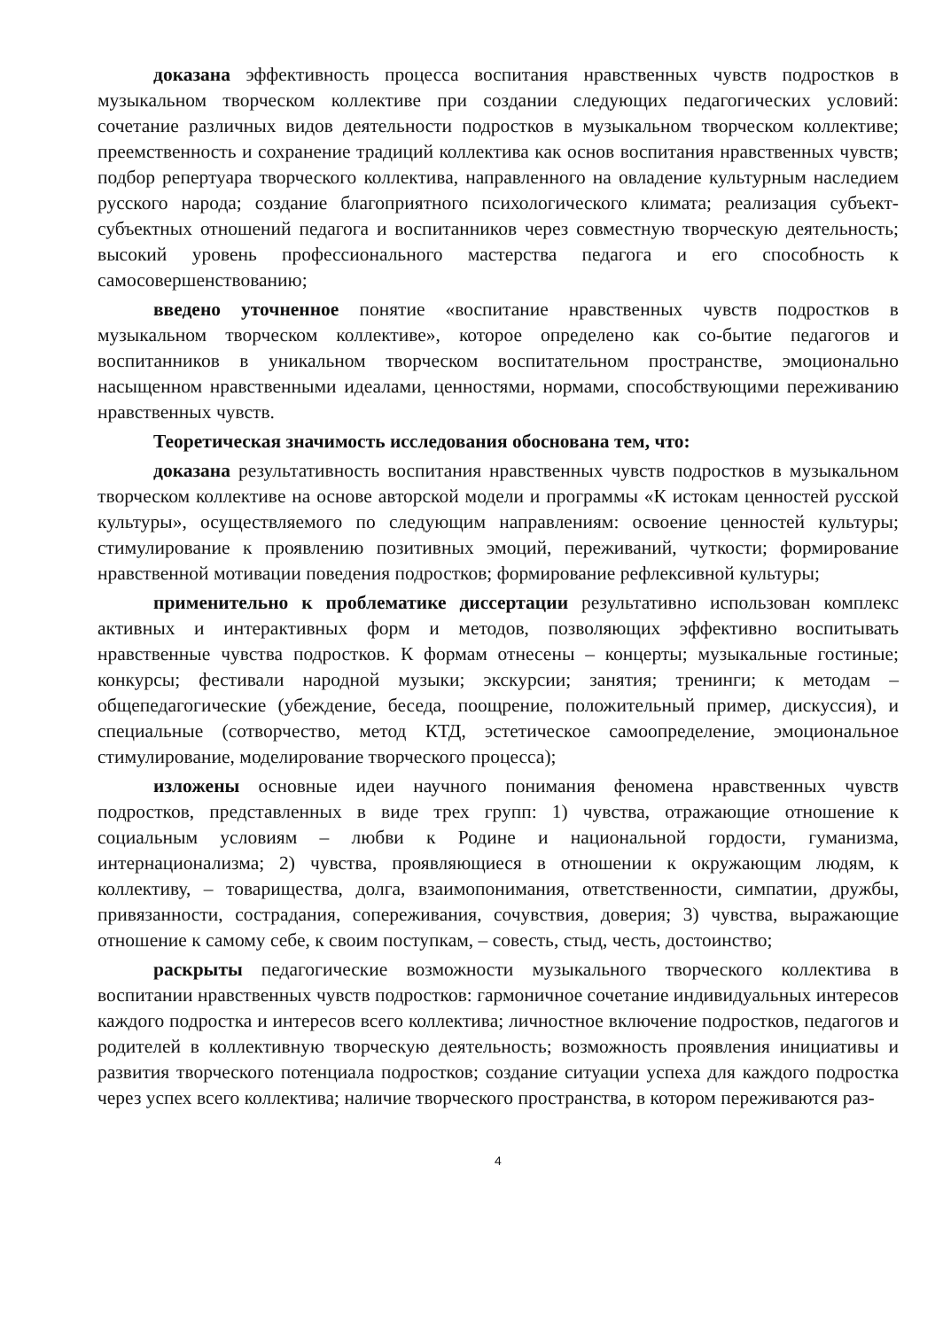доказана эффективность процесса воспитания нравственных чувств подростков в музыкальном творческом коллективе при создании следующих педагогических условий: сочетание различных видов деятельности подростков в музыкальном творческом коллективе; преемственность и сохранение традиций коллектива как основ воспитания нравственных чувств; подбор репертуара творческого коллектива, направленного на овладение культурным наследием русского народа; создание благоприятного психологического климата; реализация субъект-субъектных отношений педагога и воспитанников через совместную творческую деятельность; высокий уровень профессионального мастерства педагога и его способность к самосовершенствованию;
введено уточненное понятие «воспитание нравственных чувств подростков в музыкальном творческом коллективе», которое определено как со-бытие педагогов и воспитанников в уникальном творческом воспитательном пространстве, эмоционально насыщенном нравственными идеалами, ценностями, нормами, способствующими переживанию нравственных чувств.
Теоретическая значимость исследования обоснована тем, что:
доказана результативность воспитания нравственных чувств подростков в музыкальном творческом коллективе на основе авторской модели и программы «К истокам ценностей русской культуры», осуществляемого по следующим направлениям: освоение ценностей культуры; стимулирование к проявлению позитивных эмоций, переживаний, чуткости; формирование нравственной мотивации поведения подростков; формирование рефлексивной культуры;
применительно к проблематике диссертации результативно использован комплекс активных и интерактивных форм и методов, позволяющих эффективно воспитывать нравственные чувства подростков. К формам отнесены – концерты; музыкальные гостиные; конкурсы; фестивали народной музыки; экскурсии; занятия; тренинги; к методам – общепедагогические (убеждение, беседа, поощрение, положительный пример, дискуссия), и специальные (сотворчество, метод КТД, эстетическое самоопределение, эмоциональное стимулирование, моделирование творческого процесса);
изложены основные идеи научного понимания феномена нравственных чувств подростков, представленных в виде трех групп: 1) чувства, отражающие отношение к социальным условиям – любви к Родине и национальной гордости, гуманизма, интернационализма; 2) чувства, проявляющиеся в отношении к окружающим людям, к коллективу, – товарищества, долга, взаимопонимания, ответственности, симпатии, дружбы, привязанности, сострадания, сопереживания, сочувствия, доверия; 3) чувства, выражающие отношение к самому себе, к своим поступкам, – совесть, стыд, честь, достоинство;
раскрыты педагогические возможности музыкального творческого коллектива в воспитании нравственных чувств подростков: гармоничное сочетание индивидуальных интересов каждого подростка и интересов всего коллектива; личностное включение подростков, педагогов и родителей в коллективную творческую деятельность; возможность проявления инициативы и развития творческого потенциала подростков; создание ситуации успеха для каждого подростка через успех всего коллектива; наличие творческого пространства, в котором переживаются раз-
4